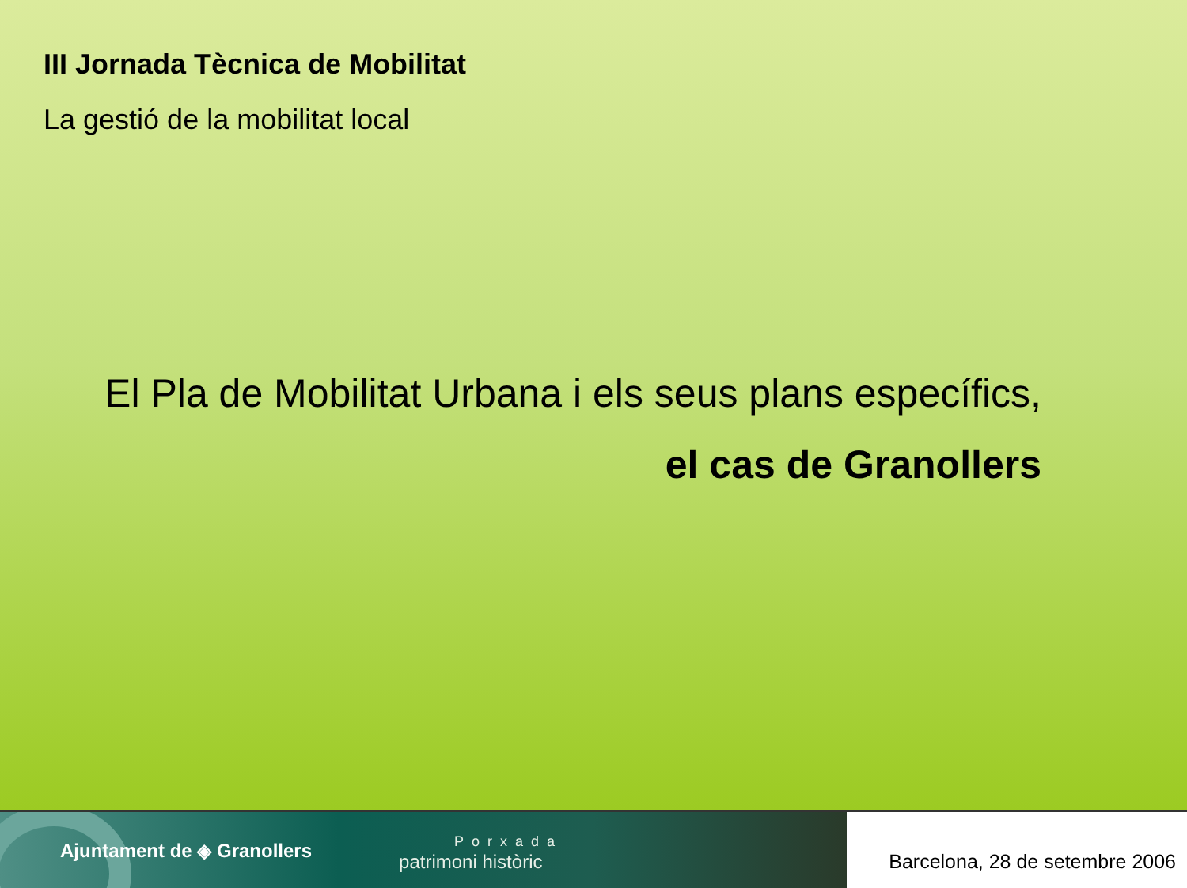III Jornada Tècnica de Mobilitat
La gestió de la mobilitat local
El Pla de Mobilitat Urbana i els seus plans específics,
el cas de Granollers
Ajuntament de ◈ Granollers
Porxada
patrimoni històric
Barcelona, 28 de setembre 2006